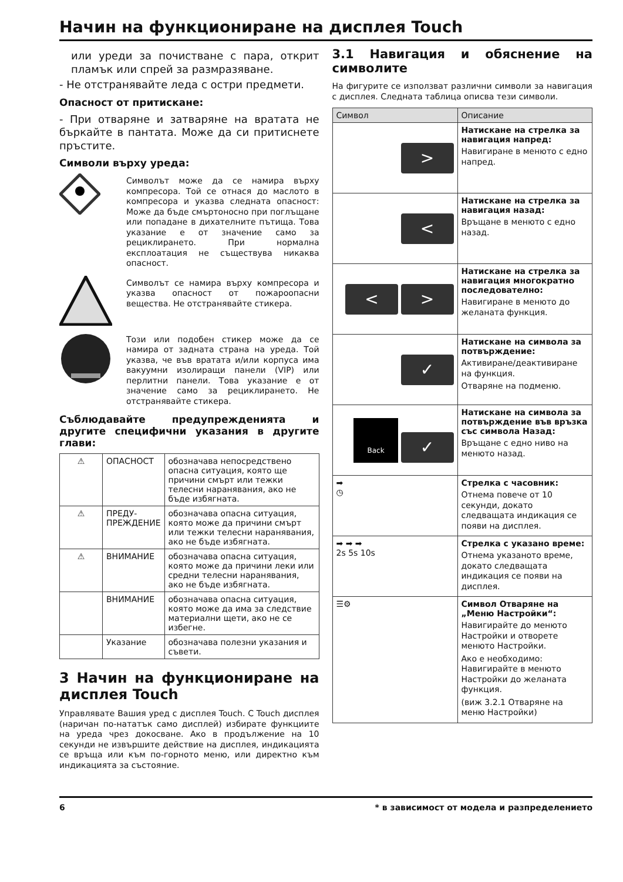Начин на функциониране на дисплея Touch
или уреди за почистване с пара, открит пламък или спрей за размразяване.
- Не отстранявайте леда с остри предмети.
Опасност от притискане:
- При отваряне и затваряне на вратата не бъркайте в пантата. Може да си притиснете пръстите.
Символи върху уреда:
Символът може да се намира върху компресора. Той се отнася до маслото в компресора и указва следната опасност: Може да бъде смъртоносно при поглъщане или попадане в дихателните пътища. Това указание е от значение само за рециклирането. При нормална експлоатация не съществува никаква опасност.
Символът се намира върху компресора и указва опасност от пожароопасни вещества. Не отстранявайте стикера.
Този или подобен стикер може да се намира от задната страна на уреда. Той указва, че във вратата и/или корпуса има вакуумни изолиращи панели (VIP) или перлитни панели. Това указание е от значение само за рециклирането. Не отстранявайте стикера.
Съблюдавайте предупрежденията и другите специфични указания в другите глави:
| ⚠ | ОПАСНОСТ | обозначава непосредствено опасна ситуация, която ще причини смърт или тежки телесни наранявания, ако не бъде избягната. |
| ⚠ | ПРЕДУ-ПРЕЖДЕНИЕ | обозначава опасна ситуация, която може да причини смърт или тежки телесни наранявания, ако не бъде избягната. |
| ⚠ | ВНИМАНИЕ | обозначава опасна ситуация, която може да причини леки или средни телесни наранявания, ако не бъде избягната. |
| | ВНИМАНИЕ | обозначава опасна ситуация, която може да има за следствие материални щети, ако не се избегне. |
| | Указание | обозначава полезни указания и съвети. |
3 Начин на функциониране на дисплея Touch
Управлявате Вашия уред с дисплея Touch. С Touch дисплея (наричан по-нататък само дисплей) избирате функциите на уреда чрез докосване. Ако в продължение на 10 секунди не извършите действие на дисплея, индикацията се връща или към по-горното меню, или директно към индикацията за състояние.
3.1 Навигация и обяснение на символите
На фигурите се използват различни символи за навигация с дисплея. Следната таблица описва тези символи.
| Символ | Описание |
| --- | --- |
| > | Натискане на стрелка за навигация напред: Навигиране в менюто с едно напред. |
| < | Натискане на стрелка за навигация назад: Връщане в менюто с едно назад. |
| < > | Натискане на стрелка за навигация многократно последователно: Навигиране в менюто до желаната функция. |
| ✓ | Натискане на символа за потвърждение: Активиране/деактивиране на функция. Отваряне на подменю. |
| Back ✓ | Натискане на символа за потвърждение във връзка със символа Назад: Връщане с едно ниво на менюто назад. |
| ➡ ◷ | Стрелка с часовник: Отнема повече от 10 секунди, докато следващата индикация се появи на дисплея. |
| ➡ ➡ ➡ 2s 5s 10s | Стрелка с указано време: Отнема указаното време, докато следващата индикация се появи на дисплея. |
| ☰⚙ | Символ Отваряне на „Меню Настройки“: Навигирайте до менюто Настройки и отворете менюто Настройки. Ако е необходимо: Навигирайте в менюто Настройки до желаната функция. (виж 3.2.1 Отваряне на меню Настройки) |
6 * в зависимост от модела и разпределението